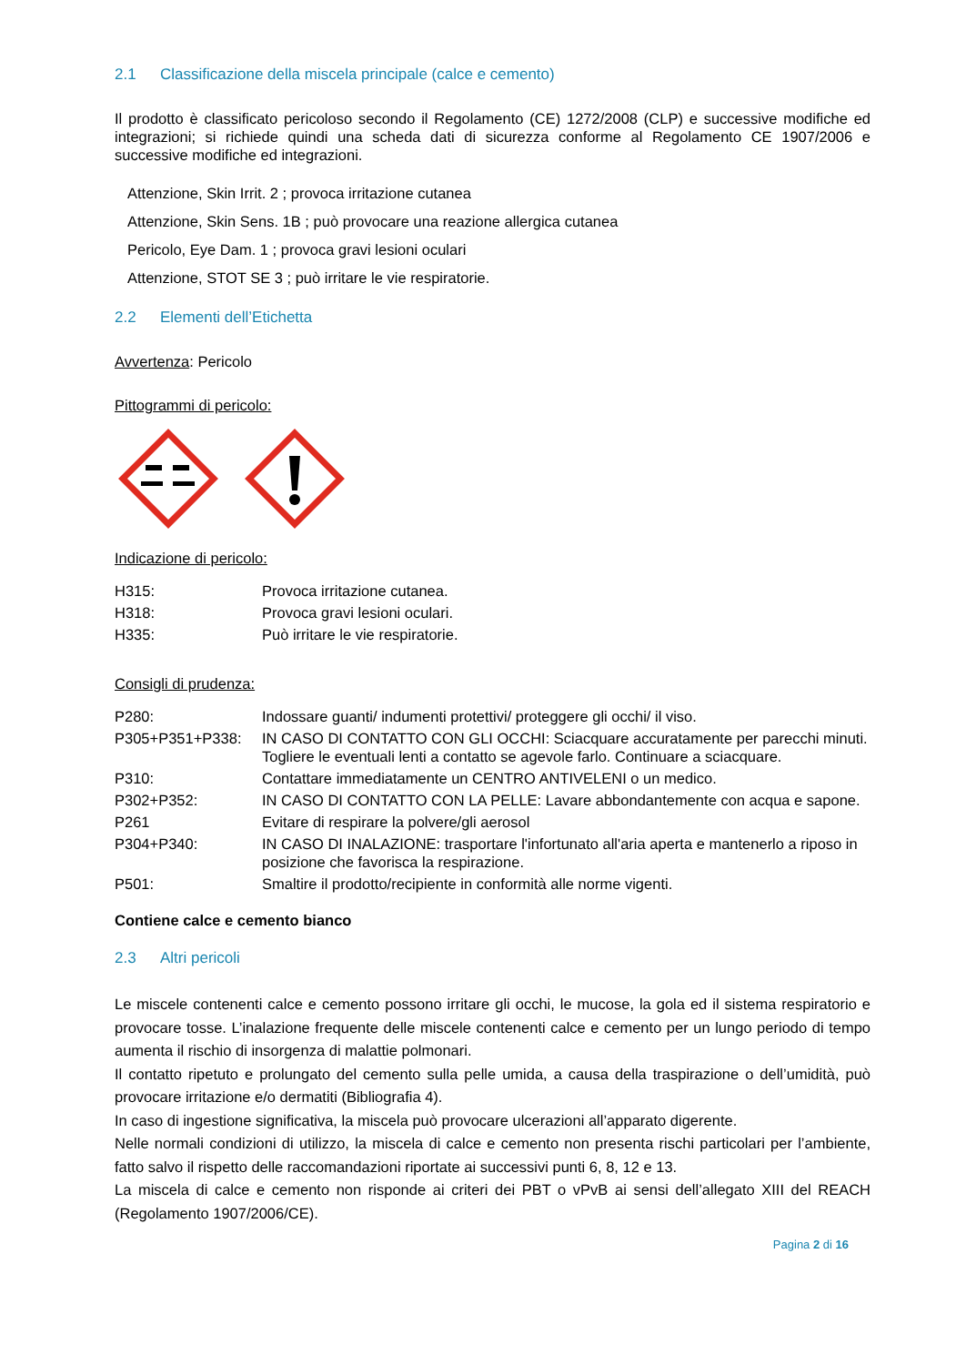2.1 Classificazione della miscela principale (calce e cemento)
Il prodotto è classificato pericoloso secondo il Regolamento (CE) 1272/2008 (CLP) e successive modifiche ed integrazioni; si richiede quindi una scheda dati di sicurezza conforme al Regolamento CE 1907/2006 e successive modifiche ed integrazioni.
Attenzione, Skin Irrit. 2 ; provoca irritazione cutanea
Attenzione, Skin Sens. 1B ; può provocare una reazione allergica cutanea
Pericolo, Eye Dam. 1 ; provoca gravi lesioni oculari
Attenzione, STOT SE 3 ; può irritare le vie respiratorie.
2.2 Elementi dell’Etichetta
Avvertenza: Pericolo
Pittogrammi di pericolo:
Indicazione di pericolo:
| H315: | Provoca irritazione cutanea. |
| H318: | Provoca gravi lesioni oculari. |
| H335: | Può irritare le vie respiratorie. |
Consigli di prudenza:
| P280: | Indossare guanti/ indumenti protettivi/ proteggere gli occhi/ il viso. |
| P305+P351+P338: | IN CASO DI CONTATTO CON GLI OCCHI: Sciacquare accuratamente per parecchi minuti. Togliere le eventuali lenti a contatto se agevole farlo. Continuare a sciacquare. |
| P310: | Contattare immediatamente un CENTRO ANTIVELENI o un medico. |
| P302+P352: | IN CASO DI CONTATTO CON LA PELLE: Lavare abbondantemente con acqua e sapone. |
| P261 | Evitare di respirare la polvere/gli aerosol |
| P304+P340: | IN CASO DI INALAZIONE: trasportare l'infortunato all'aria aperta e mantenerlo a riposo in posizione che favorisca la respirazione. |
| P501: | Smaltire il prodotto/recipiente in conformità alle norme vigenti. |
Contiene calce e cemento bianco
2.3 Altri pericoli
Le miscele contenenti calce e cemento possono irritare gli occhi, le mucose, la gola ed il sistema respiratorio e provocare tosse. L’inalazione frequente delle miscele contenenti calce e cemento per un lungo periodo di tempo aumenta il rischio di insorgenza di malattie polmonari.
Il contatto ripetuto e prolungato del cemento sulla pelle umida, a causa della traspirazione o dell’umidità, può provocare irritazione e/o dermatiti (Bibliografia 4).
In caso di ingestione significativa, la miscela può provocare ulcerazioni all’apparato digerente.
Nelle normali condizioni di utilizzo, la miscela di calce e cemento non presenta rischi particolari per l’ambiente, fatto salvo il rispetto delle raccomandazioni riportate ai successivi punti 6, 8, 12 e 13.
La miscela di calce e cemento non risponde ai criteri dei PBT o vPvB ai sensi dell’allegato XIII del REACH (Regolamento 1907/2006/CE).
Pagina 2 di 16